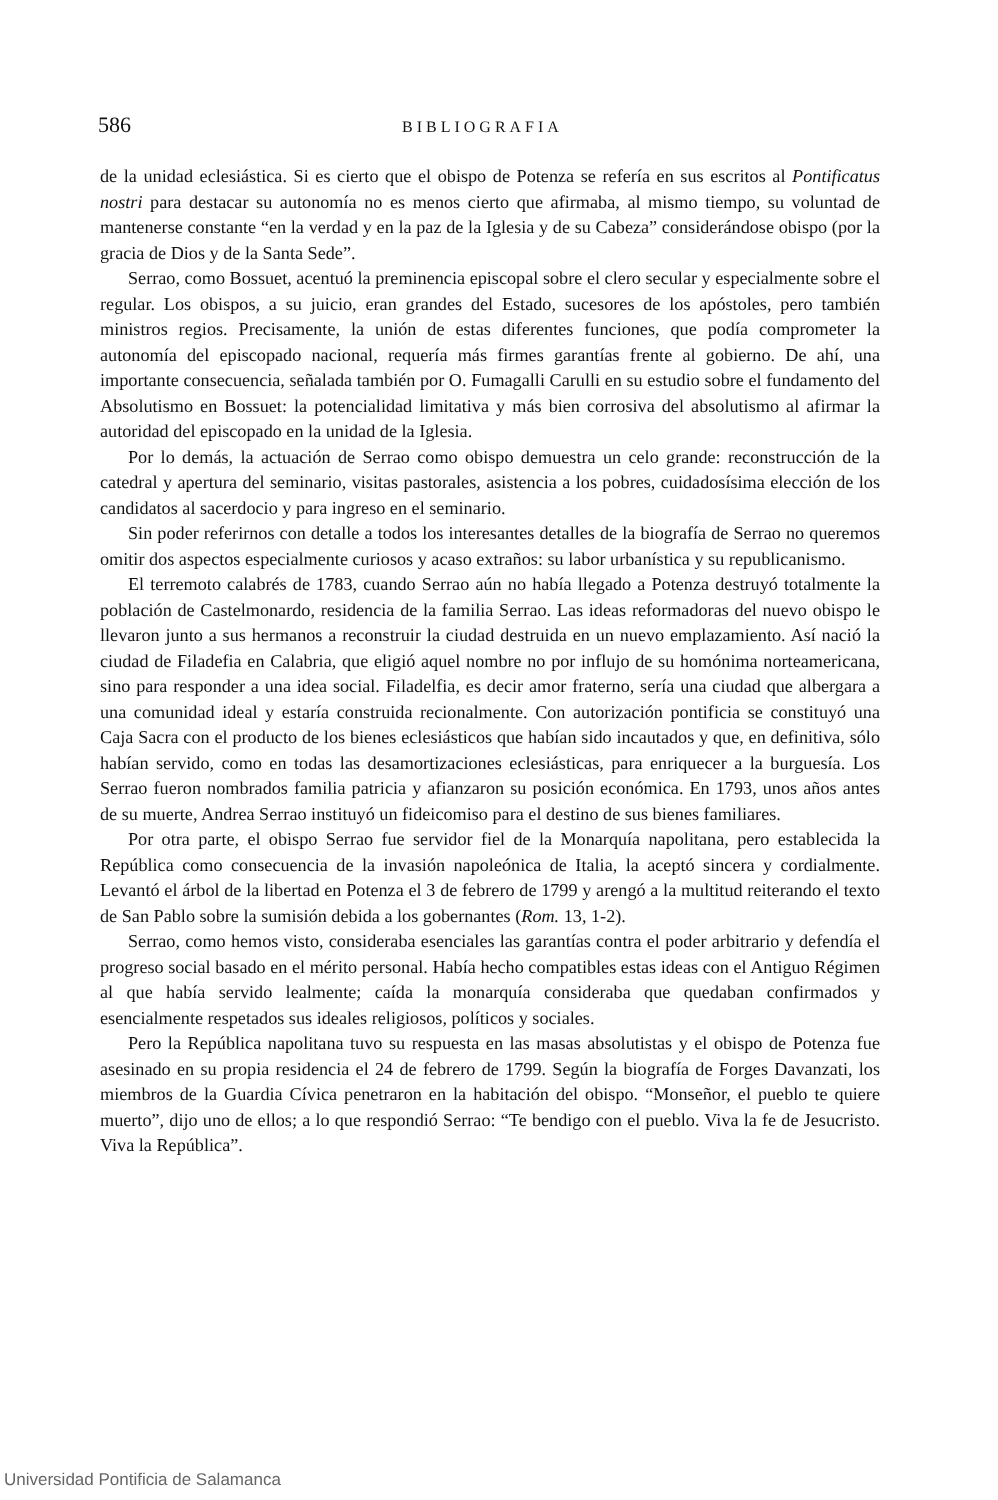586 BIBLIOGRAFIA
de la unidad eclesiástica. Si es cierto que el obispo de Potenza se refería en sus escritos al Pontificatus nostri para destacar su autonomía no es menos cierto que afirmaba, al mismo tiempo, su voluntad de mantenerse constante “en la verdad y en la paz de la Iglesia y de su Cabeza” considerándose obispo (por la gracia de Dios y de la Santa Sede”.
Serrao, como Bossuet, acentuó la preminencia episcopal sobre el clero secular y especialmente sobre el regular. Los obispos, a su juicio, eran grandes del Estado, sucesores de los apóstoles, pero también ministros regios. Precisamente, la unión de estas diferentes funciones, que podía comprometer la autonomía del episcopado nacional, requería más firmes garantías frente al gobierno. De ahí, una importante consecuencia, señalada también por O. Fumagalli Carulli en su estudio sobre el fundamento del Absolutismo en Bossuet: la potencialidad limitativa y más bien corrosiva del absolutismo al afirmar la autoridad del episcopado en la unidad de la Iglesia.
Por lo demás, la actuación de Serrao como obispo demuestra un celo grande: reconstrucción de la catedral y apertura del seminario, visitas pastorales, asistencia a los pobres, cuidadosísima elección de los candidatos al sacerdocio y para ingreso en el seminario.
Sin poder referirnos con detalle a todos los interesantes detalles de la biografía de Serrao no queremos omitir dos aspectos especialmente curiosos y acaso extraños: su labor urbanística y su republicanismo.
El terremoto calabrés de 1783, cuando Serrao aún no había llegado a Potenza destruyó totalmente la población de Castelmonardo, residencia de la familia Serrao. Las ideas reformadoras del nuevo obispo le llevaron junto a sus hermanos a reconstruir la ciudad destruida en un nuevo emplazamiento. Así nació la ciudad de Filadefia en Calabria, que eligió aquel nombre no por influjo de su homónima norteamericana, sino para responder a una idea social. Filadelfia, es decir amor fraterno, sería una ciudad que albergara a una comunidad ideal y estaría construida recionalmente. Con autorización pontificia se constituyó una Caja Sacra con el producto de los bienes eclesiásticos que habían sido incautados y que, en definitiva, sólo habían servido, como en todas las desamortizaciones eclesiásticas, para enriquecer a la burguesía. Los Serrao fueron nombrados familia patricia y afianzaron su posición económica. En 1793, unos años antes de su muerte, Andrea Serrao instituyó un fideicomiso para el destino de sus bienes familiares.
Por otra parte, el obispo Serrao fue servidor fiel de la Monarquía napolitana, pero establecida la República como consecuencia de la invasión napoleónica de Italia, la aceptó sincera y cordialmente. Levantó el árbol de la libertad en Potenza el 3 de febrero de 1799 y arengó a la multitud reiterando el texto de San Pablo sobre la sumisión debida a los gobernantes (Rom. 13, 1-2).
Serrao, como hemos visto, consideraba esenciales las garantías contra el poder arbitrario y defendía el progreso social basado en el mérito personal. Había hecho compatibles estas ideas con el Antiguo Régimen al que había servido lealmente; caída la monarquía consideraba que quedaban confirmados y esencialmente respetados sus ideales religiosos, políticos y sociales.
Pero la República napolitana tuvo su respuesta en las masas absolutistas y el obispo de Potenza fue asesinado en su propia residencia el 24 de febrero de 1799. Según la biografía de Forges Davanzati, los miembros de la Guardia Cívica penetraron en la habitación del obispo. “Monseñor, el pueblo te quiere muerto”, dijo uno de ellos; a lo que respondió Serrao: “Te bendigo con el pueblo. Viva la fe de Jesucristo. Viva la República”.
Universidad Pontificia de Salamanca